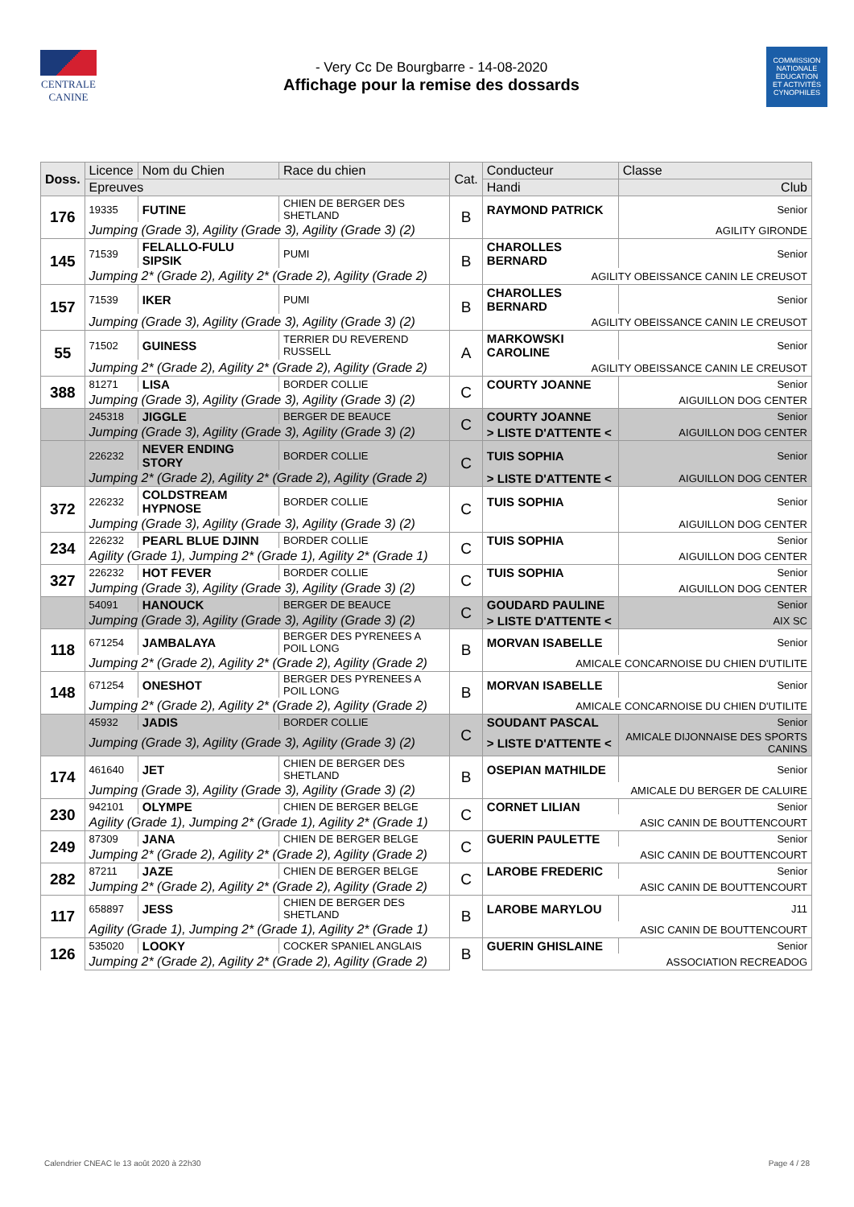CENTRALE
CANINE
- Very Cc De Bourgbarre - 14-08-2020
Affichage pour la remise des dossards
COMMISSION
NATIONALE
EDUCATION
ET ACTIVITÉS
CYNOPHILES
| Doss. | Licence | Nom du Chien | Race du chien | Cat. | Conducteur | Classe |
| --- | --- | --- | --- | --- | --- | --- |
| | Epreuves | | | | Handi | Club |
| 176 | 19335 | FUTINE | CHIEN DE BERGER DES SHETLAND | B | RAYMOND PATRICK | Senior |
| | Jumping (Grade 3), Agility (Grade 3), Agility (Grade 3) (2) | | | | | AGILITY GIRONDE |
| 145 | 71539 | FELALLO-FULU SIPSIK | PUMI | B | CHAROLLES BERNARD | Senior |
| | Jumping 2* (Grade 2), Agility 2* (Grade 2), Agility (Grade 2) | | | | AGILITY OBEISSANCE CANIN LE CREUSOT | |
| 157 | 71539 | IKER | PUMI | B | CHAROLLES BERNARD | Senior |
| | Jumping (Grade 3), Agility (Grade 3), Agility (Grade 3) (2) | | | | AGILITY OBEISSANCE CANIN LE CREUSOT | |
| 55 | 71502 | GUINESS | TERRIER DU REVEREND RUSSELL | A | MARKOWSKI CAROLINE | Senior |
| | Jumping 2* (Grade 2), Agility 2* (Grade 2), Agility (Grade 2) | | | | AGILITY OBEISSANCE CANIN LE CREUSOT | |
| 388 | 81271 | LISA | BORDER COLLIE | C | COURTY JOANNE | Senior |
| | Jumping (Grade 3), Agility (Grade 3), Agility (Grade 3) (2) | | | | | AIGUILLON DOG CENTER |
| | 245318 | JIGGLE | BERGER DE BEAUCE | C | COURTY JOANNE | Senior |
| | Jumping (Grade 3), Agility (Grade 3), Agility (Grade 3) (2) | | | | > LISTE D'ATTENTE < | AIGUILLON DOG CENTER |
| | 226232 | NEVER ENDING STORY | BORDER COLLIE | C | TUIS SOPHIA | Senior |
| | Jumping 2* (Grade 2), Agility 2* (Grade 2), Agility (Grade 2) | | | | > LISTE D'ATTENTE < | AIGUILLON DOG CENTER |
| 372 | 226232 | COLDSTREAM HYPNOSE | BORDER COLLIE | C | TUIS SOPHIA | Senior |
| | Jumping (Grade 3), Agility (Grade 3), Agility (Grade 3) (2) | | | | | AIGUILLON DOG CENTER |
| 234 | 226232 | PEARL BLUE DJINN | BORDER COLLIE | C | TUIS SOPHIA | Senior |
| | Agility (Grade 1), Jumping 2* (Grade 1), Agility 2* (Grade 1) | | | | | AIGUILLON DOG CENTER |
| 327 | 226232 | HOT FEVER | BORDER COLLIE | C | TUIS SOPHIA | Senior |
| | Jumping (Grade 3), Agility (Grade 3), Agility (Grade 3) (2) | | | | | AIGUILLON DOG CENTER |
| | 54091 | HANOUCK | BERGER DE BEAUCE | C | GOUDARD PAULINE | Senior |
| | Jumping (Grade 3), Agility (Grade 3), Agility (Grade 3) (2) | | | | > LISTE D'ATTENTE < | AIX SC |
| 118 | 671254 | JAMBALAYA | BERGER DES PYRENEES A POIL LONG | B | MORVAN ISABELLE | Senior |
| | Jumping 2* (Grade 2), Agility 2* (Grade 2), Agility (Grade 2) | | | | AMICALE CONCARNOISE DU CHIEN D'UTILITE | |
| 148 | 671254 | ONESHOT | BERGER DES PYRENEES A POIL LONG | B | MORVAN ISABELLE | Senior |
| | Jumping 2* (Grade 2), Agility 2* (Grade 2), Agility (Grade 2) | | | | AMICALE CONCARNOISE DU CHIEN D'UTILITE | |
| | 45932 | JADIS | BORDER COLLIE | C | SOUDANT PASCAL | Senior |
| | Jumping (Grade 3), Agility (Grade 3), Agility (Grade 3) (2) | | | | > LISTE D'ATTENTE < | AMICALE DIJONNAISE DES SPORTS CANINS |
| 174 | 461640 | JET | CHIEN DE BERGER DES SHETLAND | B | OSEPIAN MATHILDE | Senior |
| | Jumping (Grade 3), Agility (Grade 3), Agility (Grade 3) (2) | | | | AMICALE DU BERGER DE CALUIRE | |
| 230 | 942101 | OLYMPE | CHIEN DE BERGER BELGE | C | CORNET LILIAN | Senior |
| | Agility (Grade 1), Jumping 2* (Grade 1), Agility 2* (Grade 1) | | | | ASIC CANIN DE BOUTTENCOURT | |
| 249 | 87309 | JANA | CHIEN DE BERGER BELGE | C | GUERIN PAULETTE | Senior |
| | Jumping 2* (Grade 2), Agility 2* (Grade 2), Agility (Grade 2) | | | | ASIC CANIN DE BOUTTENCOURT | |
| 282 | 87211 | JAZE | CHIEN DE BERGER BELGE | C | LAROBE FREDERIC | Senior |
| | Jumping 2* (Grade 2), Agility 2* (Grade 2), Agility (Grade 2) | | | | ASIC CANIN DE BOUTTENCOURT | |
| 117 | 658897 | JESS | CHIEN DE BERGER DES SHETLAND | B | LAROBE MARYLOU | J11 |
| | Agility (Grade 1), Jumping 2* (Grade 1), Agility 2* (Grade 1) | | | | ASIC CANIN DE BOUTTENCOURT | |
| 126 | 535020 | LOOKY | COCKER SPANIEL ANGLAIS | B | GUERIN GHISLAINE | Senior |
| | Jumping 2* (Grade 2), Agility 2* (Grade 2), Agility (Grade 2) | | | | ASSOCIATION RECREADOG | |
Calendrier CNEAC le 13 août 2020 à 22h30 Page 4 / 28